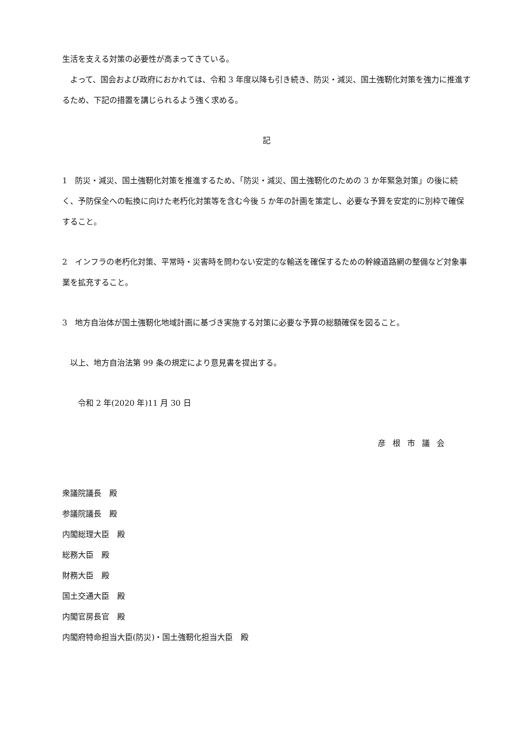生活を支える対策の必要性が高まってきている。
　よって、国会および政府におかれては、令和 3 年度以降も引き続き、防災・減災、国土強靭化対策を強力に推進するため、下記の措置を講じられるよう強く求める。
記
1　防災・減災、国土強靭化対策を推進するため、「防災・減災、国土強靭化のための 3 か年緊急対策」の後に続く、予防保全への転換に向けた老朽化対策等を含む今後 5 か年の計画を策定し、必要な予算を安定的に別枠で確保すること。
2　インフラの老朽化対策、平常時・災害時を問わない安定的な輸送を確保するための幹線道路網の整備など対象事業を拡充すること。
3　地方自治体が国土強靭化地域計画に基づき実施する対策に必要な予算の総額確保を図ること。
　以上、地方自治法第 99 条の規定により意見書を提出する。
　　令和 2 年(2020 年)11 月 30 日
彦根市議会
衆議院議長　殿
参議院議長　殿
内閣総理大臣　殿
総務大臣　殿
財務大臣　殿
国土交通大臣　殿
内閣官房長官　殿
内閣府特命担当大臣(防災)・国土強靭化担当大臣　殿